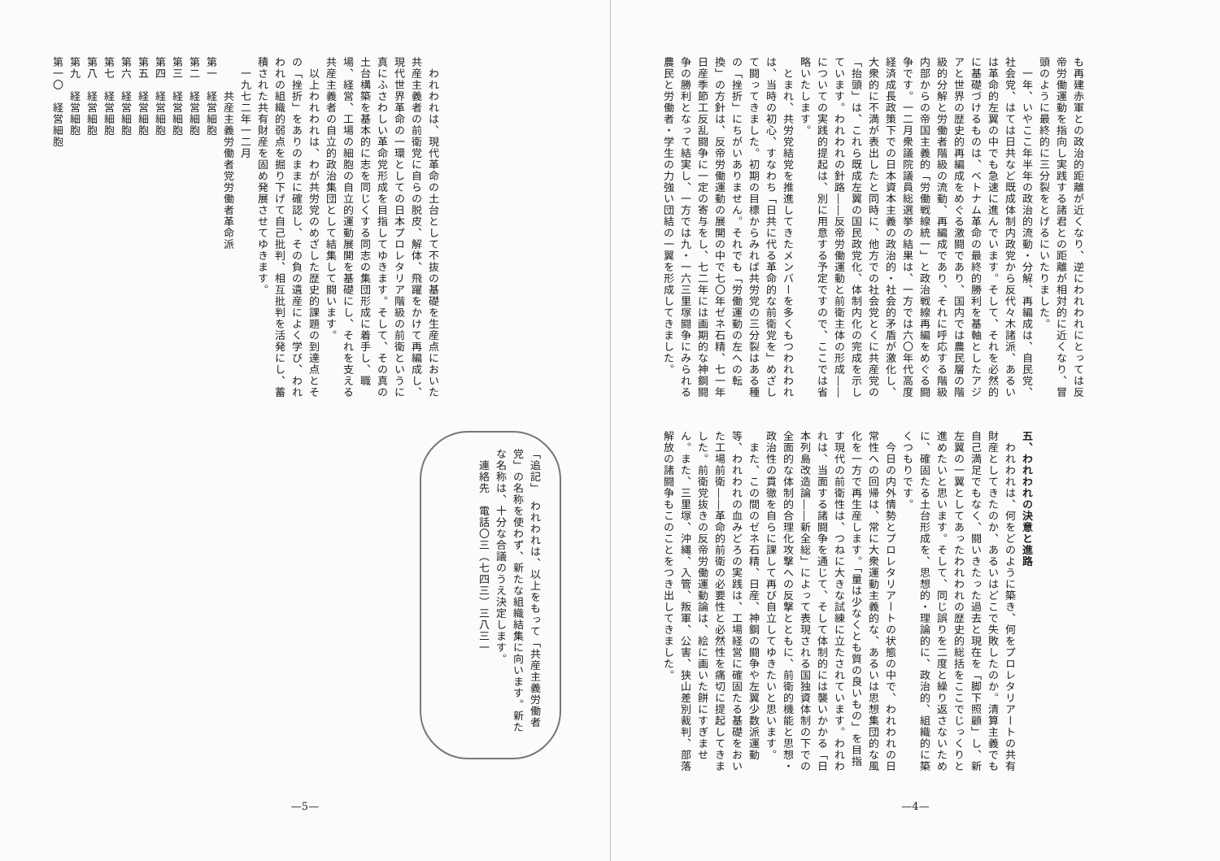も再建赤軍との政治的距離が近くなり、逆にわれわれにとっては反帝労働運動を指向し実践する諸君との距離が相対的に近くなり、冒頭のように最終的に三分裂をとげるにいたりました。
　一年、いやここ年半年の政治的流動・分解、再編成は、自民党、社会党、はては日共など既成体制内政党から反代々木諸派、あるいは革命的左翼の中でも急速に進んでいます。そして、それを必然的に基礎づけるものは、ベトナム革命の最終的勝利を基軸としたアジアと世界の歴史的再編成をめぐる激闘であり、国内では農民層の階級的分解と労働者階級の流動、再編成であり、それに呼応する階級内部からの帝国主義的「労働戦線統一」と政治戦線再編をめぐる闘争です。一二月衆議院議員総選挙の結果は、一方では六〇年代高度経済成長政策下での日本資本主義の政治的・社会的矛盾が激化し、大衆的に不満が表出したと同時に、他方での社会党とくに共産党の「抬頭」は、これら既成左翼の国民政党化、体制内化の完成を示しています。われわれの針路――反帝労働運動と前衛主体の形成――についての実践的提起は、別に用意する予定ですので、ここでは省略いたします。
　とまれ、共労党結党を推進してきたメンバーを多くもつわれわれは、当時の初心、すなわち「日共に代る革命的な前衛党を」めざして闘ってきました。初期の目標からみれば共労党の三分裂はある種の「挫折」にちがいありません。それでも「労働運動の左への転換」の方針は、反帝労働運動の展開の中で七〇年ゼネ石精、七一年日産季節工反乱闘争に一定の寄与をし、七二年には画期的な神鋼闘争の勝利となって結実し、一方では九・一六三里塚闘争にみられる農民と労働者・学生の力強い団結の一翼を形成してきました。
五、われわれの決意と進路
　われわれは、何をどのように築き、何をプロレタリアートの共有財産としてきたのか、あるいはどこで失敗したのか。清算主義でも自己満足でもなく、闘いきたった過去と現在を「脚下照顧」し、新左翼の一翼としてあったわれわれの歴史的総括をここでじっくりと進めたいと思います。そして、同じ誤りを二度と繰り返さないために、確固たる土台形成を、思想的・理論的に、政治的、組織的に築くつもりです。
　今日の内外情勢とプロレタリアートの状態の中で、われわれの日常性への回帰は、常に大衆運動主義的な、あるいは思想集団的な風化を一方で再生産します。「量は少なくとも質の良いもの」を目指す現代の前衛性は、つねに大きな試練に立たされています。われわれは、当面する諸闘争を通じて、そして体制的には襲いかかる「日本列島改造論――新全総」によって表現される国独資体制の下での全面的な体制的合理化攻撃への反撃とともに、前衛的機能と思想・政治性の貫徹を自らに課して再び自立してゆきたいと思います。
　また、この間のゼネ石精、日産、神鋼の闘争や左翼少数派運動等、われわれの血みどろの実践は、工場経営に確固たる基礎をおいた工場前衛――革命的前衛の必要性と必然性を痛切に提起してきました。前衛党抜きの反帝労働運動論は、絵に画いた餅にすぎません。また、三里塚、沖縄、入管、叛軍、公害、狭山差別裁判、部落解放の諸闘争もこのことをつき出してきました。
—4—
　われわれは、現代革命の土台として不抜の基礎を生産点においた共産主義者の前衛党に自らの脱皮、解体、飛躍をかけて再編成し、現代世界革命の一環としての日本プロレタリア階級の前衛というに真にふさわしい革命党形成を目指してゆきます。そして、その真の土台構築を基本的に志を同じくする同志の集団形成に着手し、職場、経営、工場の細胞の自立的運動展開を基礎にし、それを支える共産主義者の自立的政治集団として結集して闘います。
　以上われわれは、わが共労党のめざした歴史的課題の到達点とその「挫折」をありのままに確認し、その負の遺産によく学び、われわれの組織的弱点を掘り下げて自己批判、相互批判を活発にし、蓄積された共有財産を固め発展させてゆきます。
　一九七二年一二月
　　　共産主義労働者党労働者革命派
第一　経営細胞
第二　経営細胞
第三　経営細胞
第四　経営細胞
第五　経営細胞
第六　経営細胞
第七　経営細胞
第八　経営細胞
第九　経営細胞
第一〇　経営細胞
「追記」　われわれは、以上をもって「共産主義労働者党」の名称を使わず、新たな組織結集に向います。新たな名称は、十分な合議のうえ決定します。
　連絡先　電話〇三（七四三）三八三一
—5—